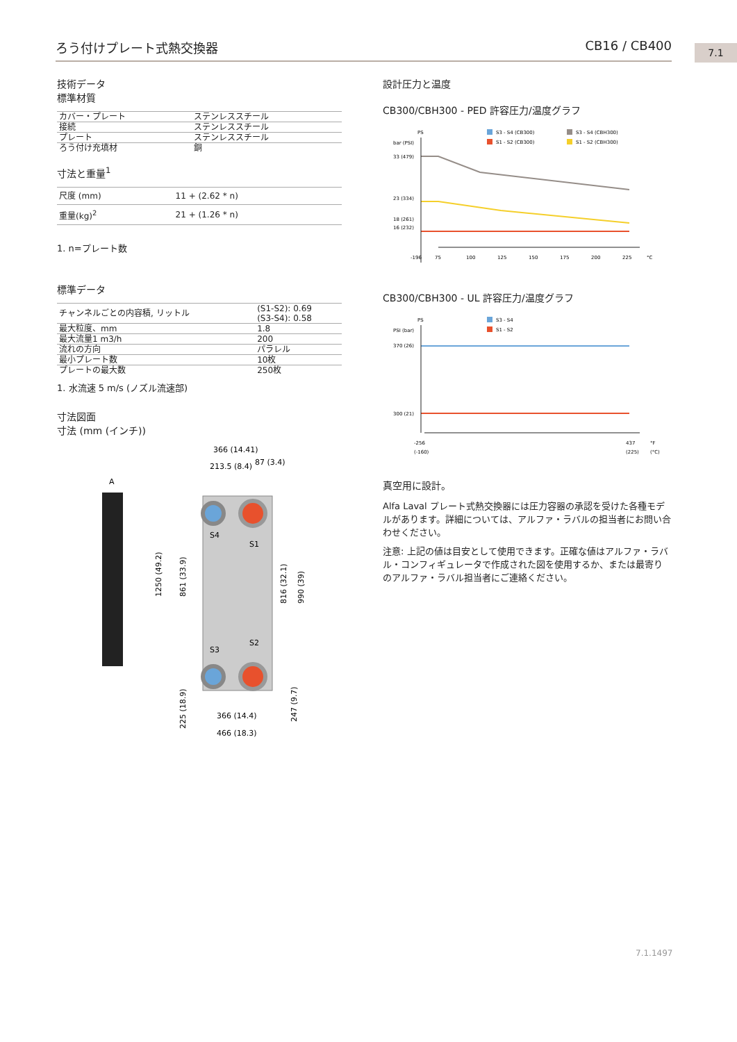ろう付けプレート式熱交換器 CB16 / CB400 7.1
技術データ
標準材質
| カバー・プレート | ステンレススチール |
| 接続 | ステンレススチール |
| プレート | ステンレススチール |
| ろう付け充填材 | 銅 |
寸法と重量<sup>1</sup>
| 尺度 (mm) | 11 + (2.62 * n) |
| 重量(kg)<sup>2</sup> | 21 + (1.26 * n) |
1. n=プレート数
標準データ
| チャンネルごとの内容積, リットル | (S1-S2): 0.69 (S3-S4): 0.58 |
| 最大粒度、mm | 1.8 |
| 最大流量1 m3/h | 200 |
| 流れの方向 | パラレル |
| 最小プレート数 | 10枚 |
| プレートの最大数 | 250枚 |
1. 水流速 5 m/s (ノズル流速部)
寸法図面
寸法 (mm (インチ))
366 (14.41)
213.5 (8.4)
87 (3.4)
A
S4
S1
S3
S2
1250 (49.2)
861 (33.9)
816 (32.1)
990 (39)
225 (18.9)
247 (9.7)
366 (14.4)
466 (18.3)
設計圧力と温度
CB300/CBH300 - PED 許容圧力/温度グラフ
PS
bar (PSI)
S3 - S4 (CB300)
S1 - S2 (CB300)
S3 - S4 (CBH300)
S1 - S2 (CBH300)
33 (479)
23 (334)
18 (261)
16 (232)
-196
75
100
125
150
175
200
225
°C
CB300/CBH300 - UL 許容圧力/温度グラフ
PS
PSI (bar)
S3 - S4
S1 - S2
370 (26)
300 (21)
-256
(-160)
437
(225)
°F
(°C)
真空用に設計。
Alfa Laval プレート式熱交換器には圧力容器の承認を受けた各種モデルがあります。詳細については、アルファ・ラバルの担当者にお問い合わせください。
注意: 上記の値は目安として使用できます。正確な値はアルファ・ラバル・コンフィギュレータで作成された図を使用するか、または最寄りのアルファ・ラバル担当者にご連絡ください。
7.1.1497